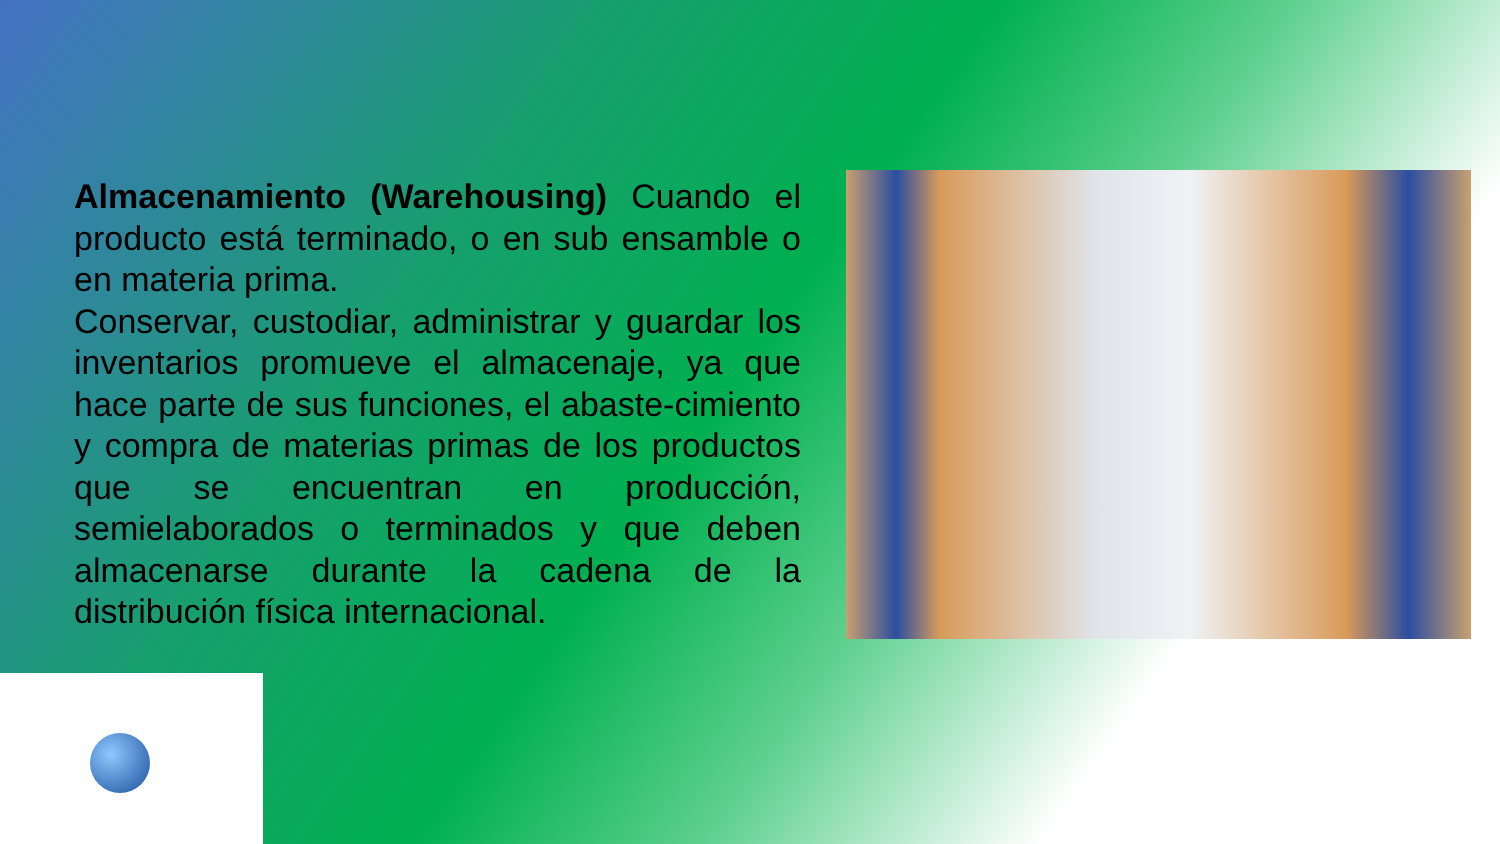Almacenamiento (Warehousing) Cuando el producto está terminado, o en sub ensamble o en materia prima.
Conservar, custodiar, administrar y guardar los inventarios promueve el almacenaje, ya que hace parte de sus funciones, el abaste-cimiento y compra de materias primas de los productos que se encuentran en producción, semielaborados o terminados y que deben almacenarse durante la cadena de la distribución física internacional.